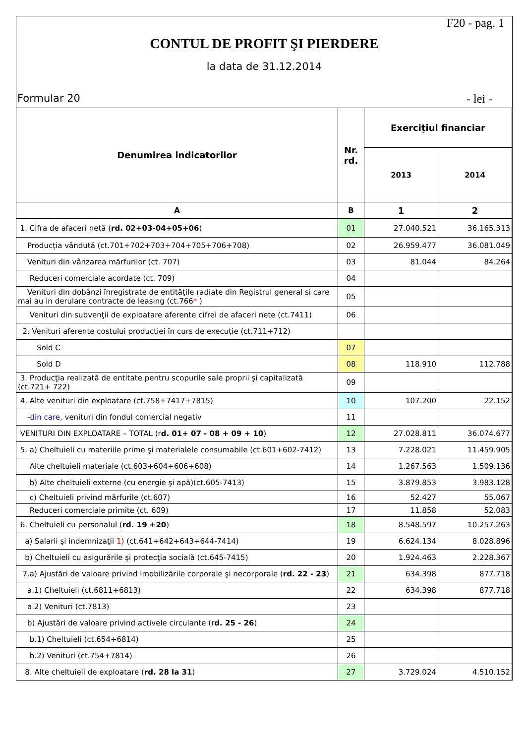F20 - pag. 1
CONTUL DE PROFIT ŞI PIERDERE
la data de 31.12.2014
Formular 20 - lei -
| Denumirea indicatorilor | Nr. rd. | Exerciţiul financiar | |
| --- | --- | --- | --- |
| | | 2013 | 2014 |
| A | B | 1 | 2 |
| 1. Cifra de afaceri netă ( rd. 02+03-04+05+06 ) | 01 | 27.040.521 | 36.165.313 |
| Producţia vândută (ct.701+702+703+704+705+706+708) | 02 | 26.959.477 | 36.081.049 |
| Venituri din vânzarea mărfurilor (ct. 707) | 03 | 81.044 | 84.264 |
| Reduceri comerciale acordate (ct. 709) | 04 | | |
| Venituri din dobânzi înregistrate de entităţile radiate din Registrul general si care mai au in derulare contracte de leasing (ct.766 * ) | 05 | | |
| Venituri din subvenţii de exploatare aferente cifrei de afaceri nete (ct.7411) | 06 | | |
| 2. Venituri aferente costului producţiei în curs de execuţie (ct.711+712) | | | |
| Sold C | 07 | | |
| Sold D | 08 | 118.910 | 112.788 |
| 3. Producţia realizată de entitate pentru scopurile sale proprii şi capitalizată (ct.721+ 722) | 09 | | |
| 4. Alte venituri din exploatare (ct.758+7417+7815) | 10 | 107.200 | 22.152 |
| - din care , venituri din fondul comercial negativ | 11 | | |
| VENITURI DIN EXPLOATARE – TOTAL (r d. 01+ 07 - 08 + 09 + 10 ) | 12 | 27.028.811 | 36.074.677 |
| 5. a) Cheltuieli cu materiile prime şi materialele consumabile (ct.601+602-7412) | 13 | 7.228.021 | 11.459.905 |
| Alte cheltuieli materiale (ct.603+604+606+608) | 14 | 1.267.563 | 1.509.136 |
| b) Alte cheltuieli externe (cu energie şi apă)(ct.605-7413) | 15 | 3.879.853 | 3.983.128 |
| c) Cheltuieli privind mărfurile (ct.607) | 16 | 52.427 | 55.067 |
| Reduceri comerciale primite (ct. 609) | 17 | 11.858 | 52.083 |
| 6. Cheltuieli cu personalul ( rd. 19 +20 ) | 18 | 8.548.597 | 10.257.263 |
| a) Salarii şi indemnizaţii 1) (ct.641+642+643+644-7414) | 19 | 6.624.134 | 8.028.896 |
| b) Cheltuieli cu asigurările şi protecţia socială (ct.645-7415) | 20 | 1.924.463 | 2.228.367 |
| 7.a) Ajustări de valoare privind imobilizările corporale şi necorporale ( rd. 22 - 23 ) | 21 | 634.398 | 877.718 |
| a.1) Cheltuieli (ct.6811+6813) | 22 | 634.398 | 877.718 |
| a.2) Venituri (ct.7813) | 23 | | |
| b) Ajustări de valoare privind activele circulante (r d. 25 - 26 ) | 24 | | |
| b.1) Cheltuieli (ct.654+6814) | 25 | | |
| b.2) Venituri (ct.754+7814) | 26 | | |
| 8. Alte cheltuieli de exploatare ( rd. 28 la 31 ) | 27 | 3.729.024 | 4.510.152 |